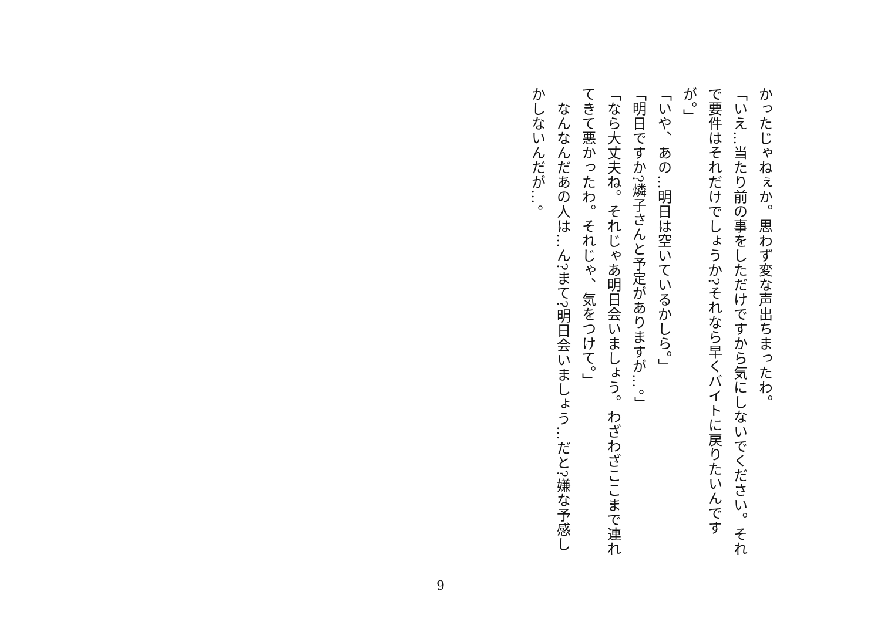かったじゃねぇか。思わず変な声出ちまったわ。
「いえ…当たり前の事をしただけですから気にしないでください。それで要件はそれだけでしょうか?それなら早くバイトに戻りたいんですが。」
「いや、あの…明日は空いているかしら。」
「明日ですか?燐子さんと予定がありますが…。」
「なら大丈夫ね。それじゃあ明日会いましょう。わざわざここまで連れてきて悪かったわ。それじゃ、気をつけて。」
　なんなんだあの人は…ん?まて?明日会いましょう…だと?嫌な予感しかしないんだが…。
9